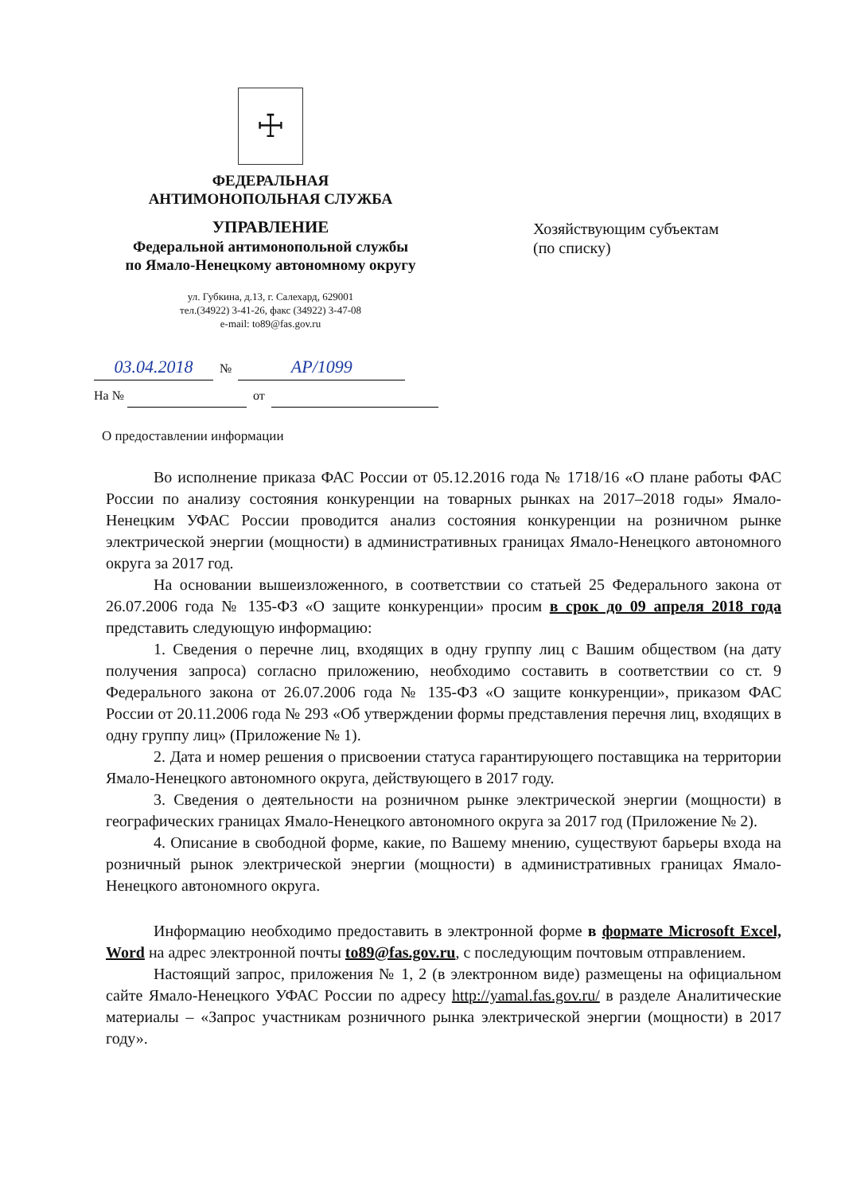☩
ФЕДЕРАЛЬНАЯ
АНТИМОНОПОЛЬНАЯ СЛУЖБА
УПРАВЛЕНИЕ
Федеральной антимонопольной службы
по Ямало-Ненецкому автономному округу
ул. Губкина, д.13, г. Салехард, 629001
тел.(34922) 3-41-26, факс (34922) 3-47-08
e-mail: to89@fas.gov.ru
Хозяйствующим субъектам
(по списку)
03.04.2018 № АР/1099
На № от
О предоставлении информации
Во исполнение приказа ФАС России от 05.12.2016 года № 1718/16 «О плане работы ФАС России по анализу состояния конкуренции на товарных рынках на 2017–2018 годы» Ямало-Ненецким УФАС России проводится анализ состояния конкуренции на розничном рынке электрической энергии (мощности) в административных границах Ямало-Ненецкого автономного округа за 2017 год.
На основании вышеизложенного, в соответствии со статьей 25 Федерального закона от 26.07.2006 года № 135-ФЗ «О защите конкуренции» просим в срок до 09 апреля 2018 года представить следующую информацию:
1. Сведения о перечне лиц, входящих в одну группу лиц с Вашим обществом (на дату получения запроса) согласно приложению, необходимо составить в соответствии со ст. 9 Федерального закона от 26.07.2006 года № 135-ФЗ «О защите конкуренции», приказом ФАС России от 20.11.2006 года № 293 «Об утверждении формы представления перечня лиц, входящих в одну группу лиц» (Приложение № 1).
2. Дата и номер решения о присвоении статуса гарантирующего поставщика на территории Ямало-Ненецкого автономного округа, действующего в 2017 году.
3. Сведения о деятельности на розничном рынке электрической энергии (мощности) в географических границах Ямало-Ненецкого автономного округа за 2017 год (Приложение № 2).
4. Описание в свободной форме, какие, по Вашему мнению, существуют барьеры входа на розничный рынок электрической энергии (мощности) в административных границах Ямало-Ненецкого автономного округа.
Информацию необходимо предоставить в электронной форме в формате Microsoft Excel, Word на адрес электронной почты to89@fas.gov.ru, с последующим почтовым отправлением.
Настоящий запрос, приложения № 1, 2 (в электронном виде) размещены на официальном сайте Ямало-Ненецкого УФАС России по адресу http://yamal.fas.gov.ru/ в разделе Аналитические материалы – «Запрос участникам розничного рынка электрической энергии (мощности) в 2017 году».